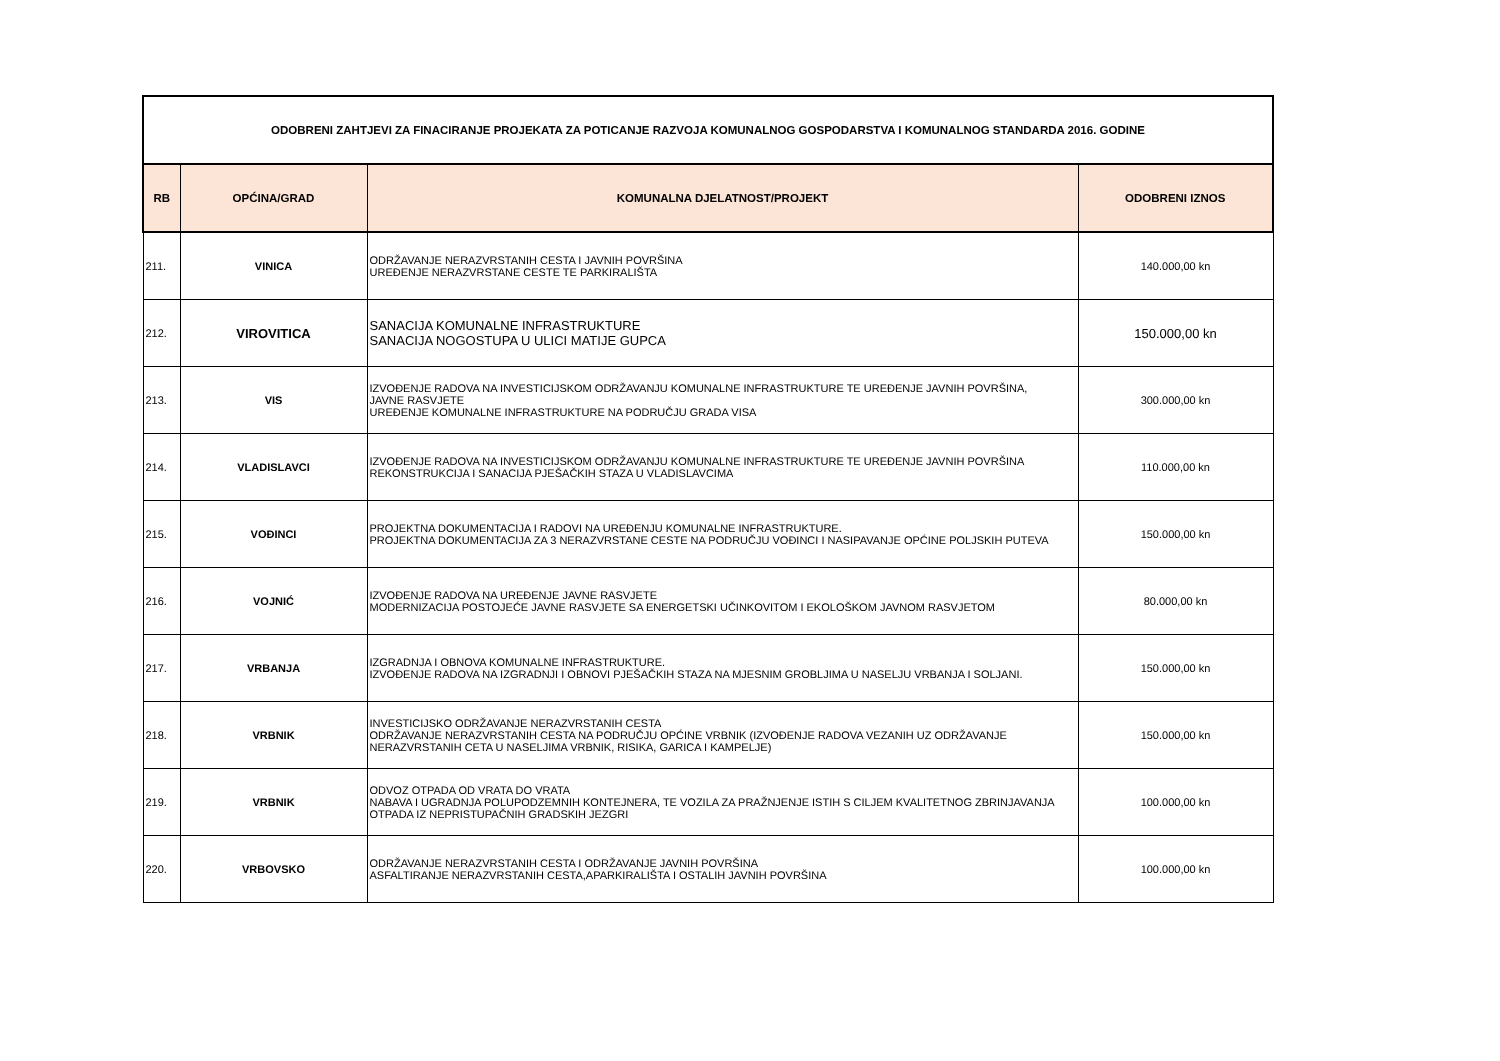| ODOBRENI ZAHTJEVI ZA FINACIRANJE PROJEKATA ZA POTICANJE RAZVOJA KOMUNALNOG GOSPODARSTVA I KOMUNALNOG STANDARDA 2016. GODINE | | | |
| RB | OPĆINA/GRAD | KOMUNALNA DJELATNOST/PROJEKT | ODOBRENI IZNOS |
| 211. | VINICA | ODRŽAVANJE NERAZVRSTANIH CESTA I JAVNIH POVRŠINA UREĐENJE NERAZVRSTANE CESTE TE PARKIRALIŠTA | 140.000,00 kn |
| 212. | VIROVITICA | SANACIJA KOMUNALNE INFRASTRUKTURE SANACIJA NOGOSTUPA U ULICI MATIJE GUPCA | 150.000,00 kn |
| 213. | VIS | IZVOĐENJE RADOVA NA INVESTICIJSKOM ODRŽAVANJU KOMUNALNE INFRASTRUKTURE TE UREĐENJE JAVNIH POVRŠINA, JAVNE RASVJETE UREĐENJE KOMUNALNE INFRASTRUKTURE NA PODRUČJU GRADA VISA | 300.000,00 kn |
| 214. | VLADISLAVCI | IZVOĐENJE RADOVA NA INVESTICIJSKOM ODRŽAVANJU KOMUNALNE INFRASTRUKTURE TE UREĐENJE JAVNIH POVRŠINA REKONSTRUKCIJA I SANACIJA PJEŠAČKIH STAZA U VLADISLAVCIMA | 110.000,00 kn |
| 215. | VOĐINCI | PROJEKTNA DOKUMENTACIJA I RADOVI NA UREĐENJU KOMUNALNE INFRASTRUKTURE. PROJEKTNA DOKUMENTACIJA ZA 3 NERAZVRSTANE CESTE NA PODRUČJU VOĐINCI I NASIPAVANJE OPĆINE POLJSKIH PUTEVA | 150.000,00 kn |
| 216. | VOJNIĆ | IZVOĐENJE RADOVA NA UREĐENJE JAVNE RASVJETE MODERNIZACIJA POSTOJEĆE JAVNE RASVJETE SA ENERGETSKI UČINKOVITOM I EKOLOŠKOM JAVNOM RASVJETOM | 80.000,00 kn |
| 217. | VRBANJA | IZGRADNJA I OBNOVA KOMUNALNE INFRASTRUKTURE. IZVOĐENJE RADOVA NA IZGRADNJI I OBNOVI PJEŠAČKIH STAZA NA MJESNIM GROBLJIMA U NASELJU VRBANJA I SOLJANI. | 150.000,00 kn |
| 218. | VRBNIK | INVESTICIJSKO ODRŽAVANJE NERAZVRSTANIH CESTA ODRŽAVANJE NERAZVRSTANIH CESTA NA PODRUČJU OPĆINE VRBNIK (IZVOĐENJE RADOVA VEZANIH UZ ODRŽAVANJE NERAZVRSTANIH CETA U NASELJIMA VRBNIK, RISIKA, GARICA I KAMPELJE) | 150.000,00 kn |
| 219. | VRBNIK | ODVOZ OTPADA OD VRATA DO VRATA NABAVA I UGRADNJA POLUPODZEMNIH KONTEJNERA, TE VOZILA ZA PRAŽNJENJE ISTIH S CILJEM KVALITETNOG ZBRINJAVANJA OTPADA IZ NEPRISTUPAČNIH GRADSKIH JEZGRI | 100.000,00 kn |
| 220. | VRBOVSKO | ODRŽAVANJE NERAZVRSTANIH CESTA I ODRŽAVANJE JAVNIH POVRŠINA ASFALTIRANJE NERAZVRSTANIH CESTA,APARKIRALIŠTA I OSTALIH JAVNIH POVRŠINA | 100.000,00 kn |